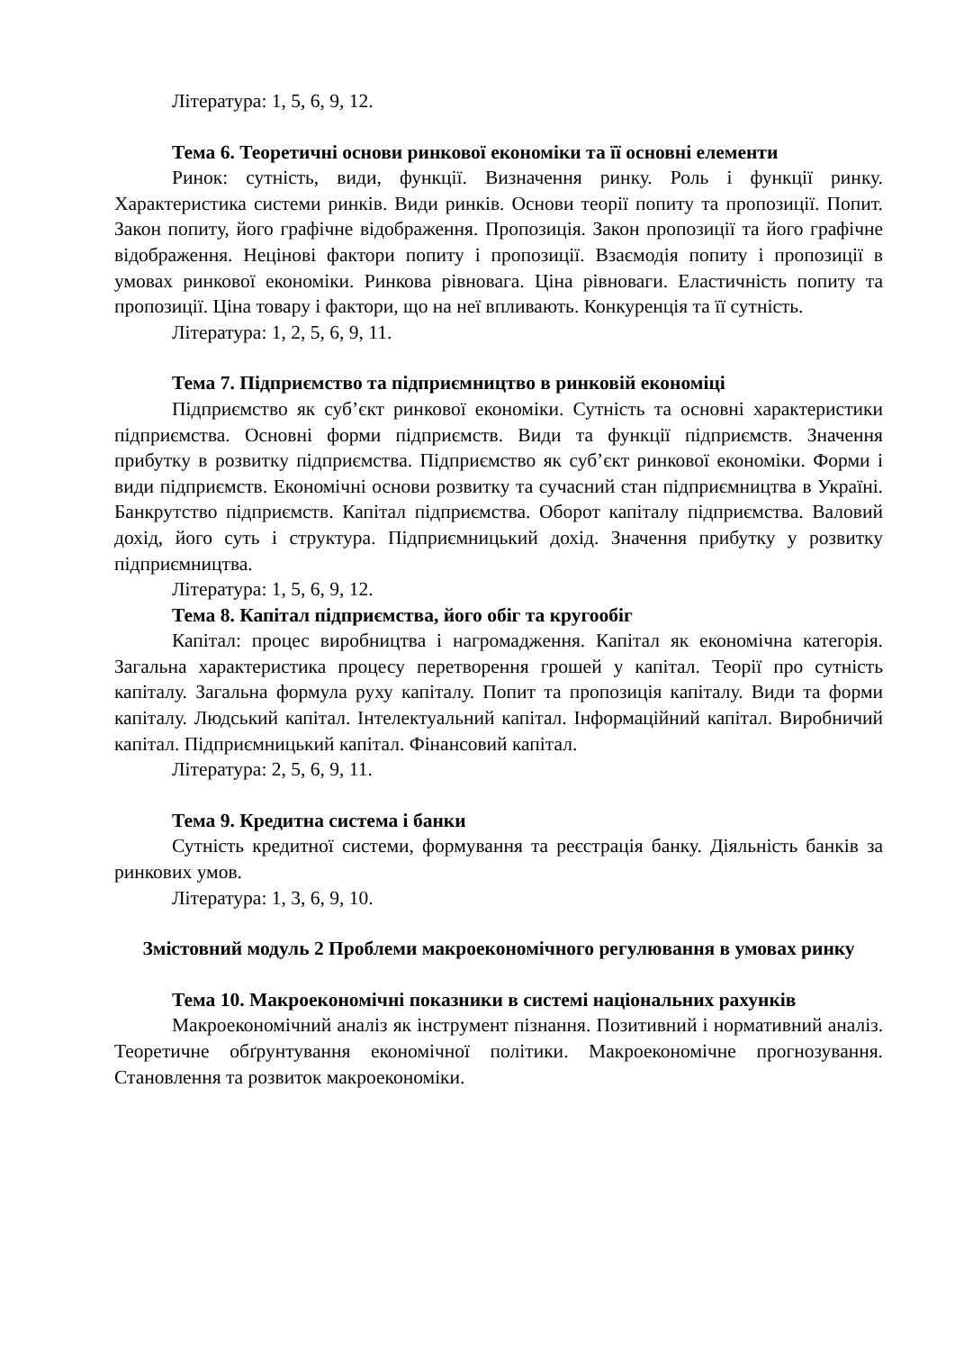Література: 1, 5, 6, 9, 12.
Тема 6. Теоретичні основи ринкової економіки та її основні елементи
Ринок: сутність, види, функції. Визначення ринку. Роль і функції ринку. Характеристика системи ринків. Види ринків. Основи теорії попиту та пропозиції. Попит. Закон попиту, його графічне відображення. Пропозиція. Закон пропозиції та його графічне відображення. Нецінові фактори попиту і пропозиції. Взаємодія попиту і пропозиції в умовах ринкової економіки. Ринкова рівновага. Ціна рівноваги. Еластичність попиту та пропозиції. Ціна товару і фактори, що на неї впливають. Конкуренція та її сутність.
Література: 1, 2, 5, 6, 9, 11.
Тема 7. Підприємство та підприємництво в ринковій економіці
Підприємство як суб’єкт ринкової економіки. Сутність та основні характеристики підприємства. Основні форми підприємств. Види та функції підприємств. Значення прибутку в розвитку підприємства. Підприємство як суб’єкт ринкової економіки. Форми і види підприємств. Економічні основи розвитку та сучасний стан підприємництва в Україні. Банкрутство підприємств. Капітал підприємства. Оборот капіталу підприємства. Валовий дохід, його суть і структура. Підприємницький дохід. Значення прибутку у розвитку підприємництва.
Література: 1, 5, 6, 9, 12.
Тема 8. Капітал підприємства, його обіг та кругообіг
Капітал: процес виробництва і нагромадження. Капітал як економічна категорія. Загальна характеристика процесу перетворення грошей у капітал. Теорії про сутність капіталу. Загальна формула руху капіталу. Попит та пропозиція капіталу. Види та форми капіталу. Людський капітал. Інтелектуальний капітал. Інформаційний капітал. Виробничий капітал. Підприємницький капітал. Фінансовий капітал.
Література: 2, 5, 6, 9, 11.
Тема 9. Кредитна система і банки
Сутність кредитної системи, формування та реєстрація банку. Діяльність банків за ринкових умов.
Література: 1, 3, 6, 9, 10.
Змістовний модуль 2 Проблеми макроекономічного регулювання в умовах ринку
Тема 10. Макроекономічні показники в системі національних рахунків
Макроекономічний аналіз як інструмент пізнання. Позитивний і нормативний аналіз. Теоретичне обґрунтування економічної політики. Макроекономічне прогнозування. Становлення та розвиток макроекономіки.